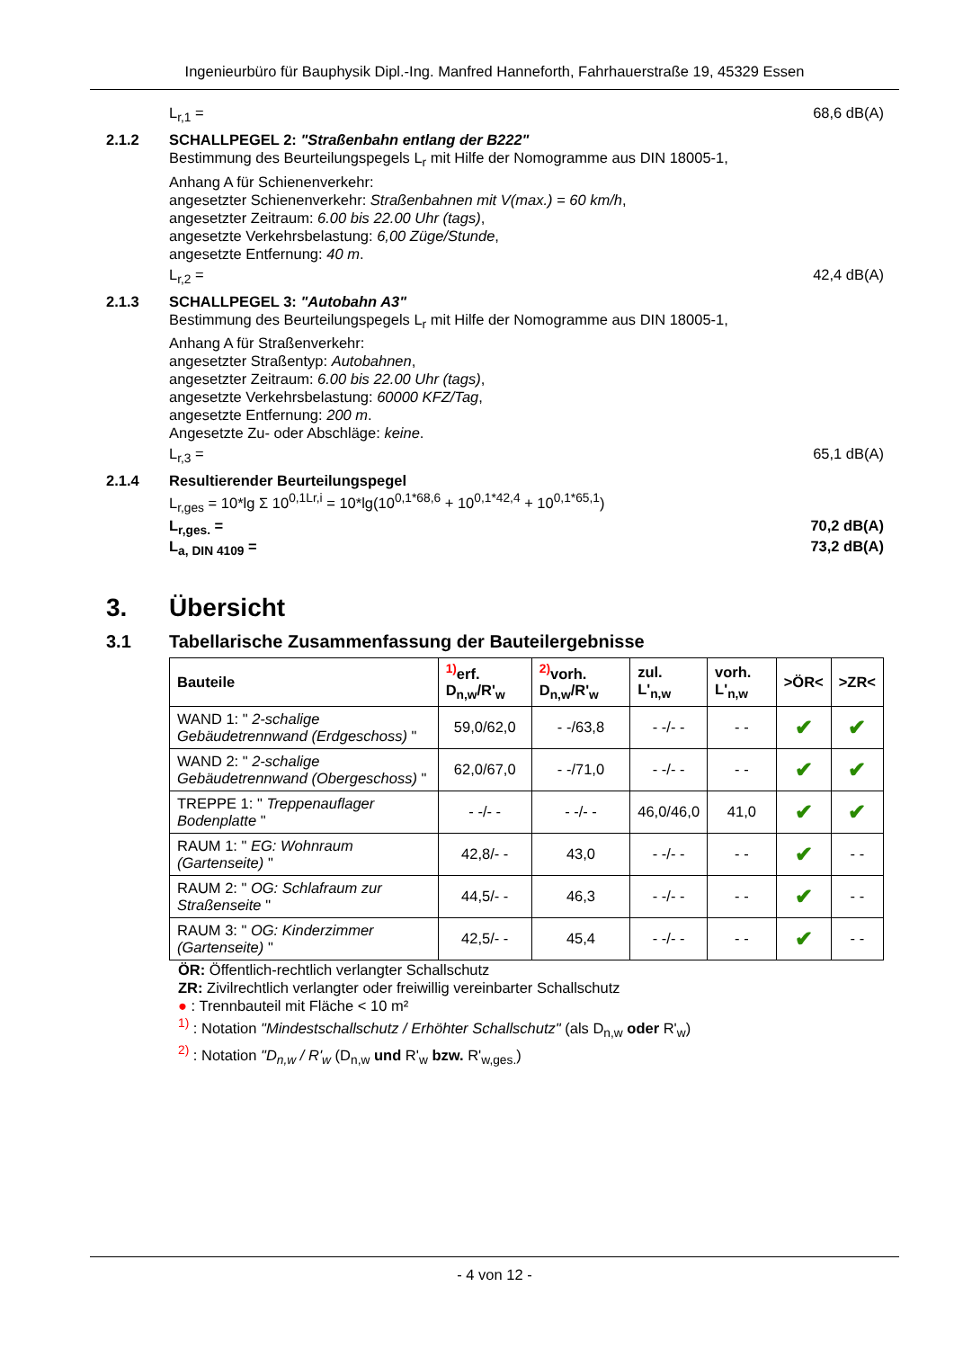Ingenieurbüro für Bauphysik Dipl.-Ing. Manfred Hanneforth, Fahrhauerstraße 19, 45329 Essen
L<sub>r,1</sub> = 68,6 dB(A)
2.1.2 SCHALLPEGEL 2: "Straßenbahn entlang der B222"
Bestimmung des Beurteilungspegels L<sub>r</sub> mit Hilfe der Nomogramme aus DIN 18005-1,
Anhang A für Schienenverkehr:
angesetzter Schienenverkehr: Straßenbahnen mit V(max.) = 60 km/h,
angesetzter Zeitraum: 6.00 bis 22.00 Uhr (tags),
angesetzte Verkehrsbelastung: 6,00 Züge/Stunde,
angesetzte Entfernung: 40 m.
L<sub>r,2</sub> = 42,4 dB(A)
2.1.3 SCHALLPEGEL 3: "Autobahn A3"
Bestimmung des Beurteilungspegels L<sub>r</sub> mit Hilfe der Nomogramme aus DIN 18005-1,
Anhang A für Straßenverkehr:
angesetzter Straßentyp: Autobahnen,
angesetzter Zeitraum: 6.00 bis 22.00 Uhr (tags),
angesetzte Verkehrsbelastung: 60000 KFZ/Tag,
angesetzte Entfernung: 200 m.
Angesetzte Zu- oder Abschläge: keine.
L<sub>r,3</sub> = 65,1 dB(A)
2.1.4 Resultierender Beurteilungspegel
L<sub>r,ges</sub> = 10*lg Σ 10<sup>0,1Lr,i</sup> = 10*lg(10<sup>0,1*68,6</sup> + 10<sup>0,1*42,4</sup> + 10<sup>0,1*65,1</sup>)
L<sub>r,ges.</sub> = 70,2 dB(A)
L<sub>a, DIN 4109</sub> = 73,2 dB(A)
3. Übersicht
3.1 Tabellarische Zusammenfassung der Bauteilergebnisse
| Bauteile | <sup>1)</sup> erf. D<sub>n,w</sub>/R'<sub>w</sub> | <sup>2)</sup> vorh. D<sub>n,w</sub>/R'<sub>w</sub> | zul. L'<sub>n,w</sub> | vorh. L'<sub>n,w</sub> | >ÖR< | >ZR< |
| --- | --- | --- | --- | --- | --- | --- |
| WAND 1: " 2-schalige Gebäudetrennwand (Erdgeschoss) " | 59,0/62,0 | - -/63,8 | - -/- - | - - | ✔ | ✔ |
| WAND 2: " 2-schalige Gebäudetrennwand (Obergeschoss) " | 62,0/67,0 | - -/71,0 | - -/- - | - - | ✔ | ✔ |
| TREPPE 1: " Treppenauflager Bodenplatte " | - -/- - | - -/- - | 46,0/46,0 | 41,0 | ✔ | ✔ |
| RAUM 1: " EG: Wohnraum (Gartenseite) " | 42,8/- - | 43,0 | - -/- - | - - | ✔ | - - |
| RAUM 2: " OG: Schlafraum zur Straßenseite " | 44,5/- - | 46,3 | - -/- - | - - | ✔ | - - |
| RAUM 3: " OG: Kinderzimmer (Gartenseite) " | 42,5/- - | 45,4 | - -/- - | - - | ✔ | - - |
ÖR: Öffentlich-rechtlich verlangter Schallschutz
ZR: Zivilrechtlich verlangter oder freiwillig vereinbarter Schallschutz
● : Trennbauteil mit Fläche < 10 m²
<sup>1)</sup> : Notation "Mindestschallschutz / Erhöhter Schallschutz" (als D<sub>n,w</sub> oder R'<sub>w</sub>)
<sup>2)</sup> : Notation "D<sub>n,w</sub> / R'<sub>w</sub> (D<sub>n,w</sub> und R'<sub>w</sub> bzw. R'<sub>w,ges.</sub>)
- 4 von 12 -